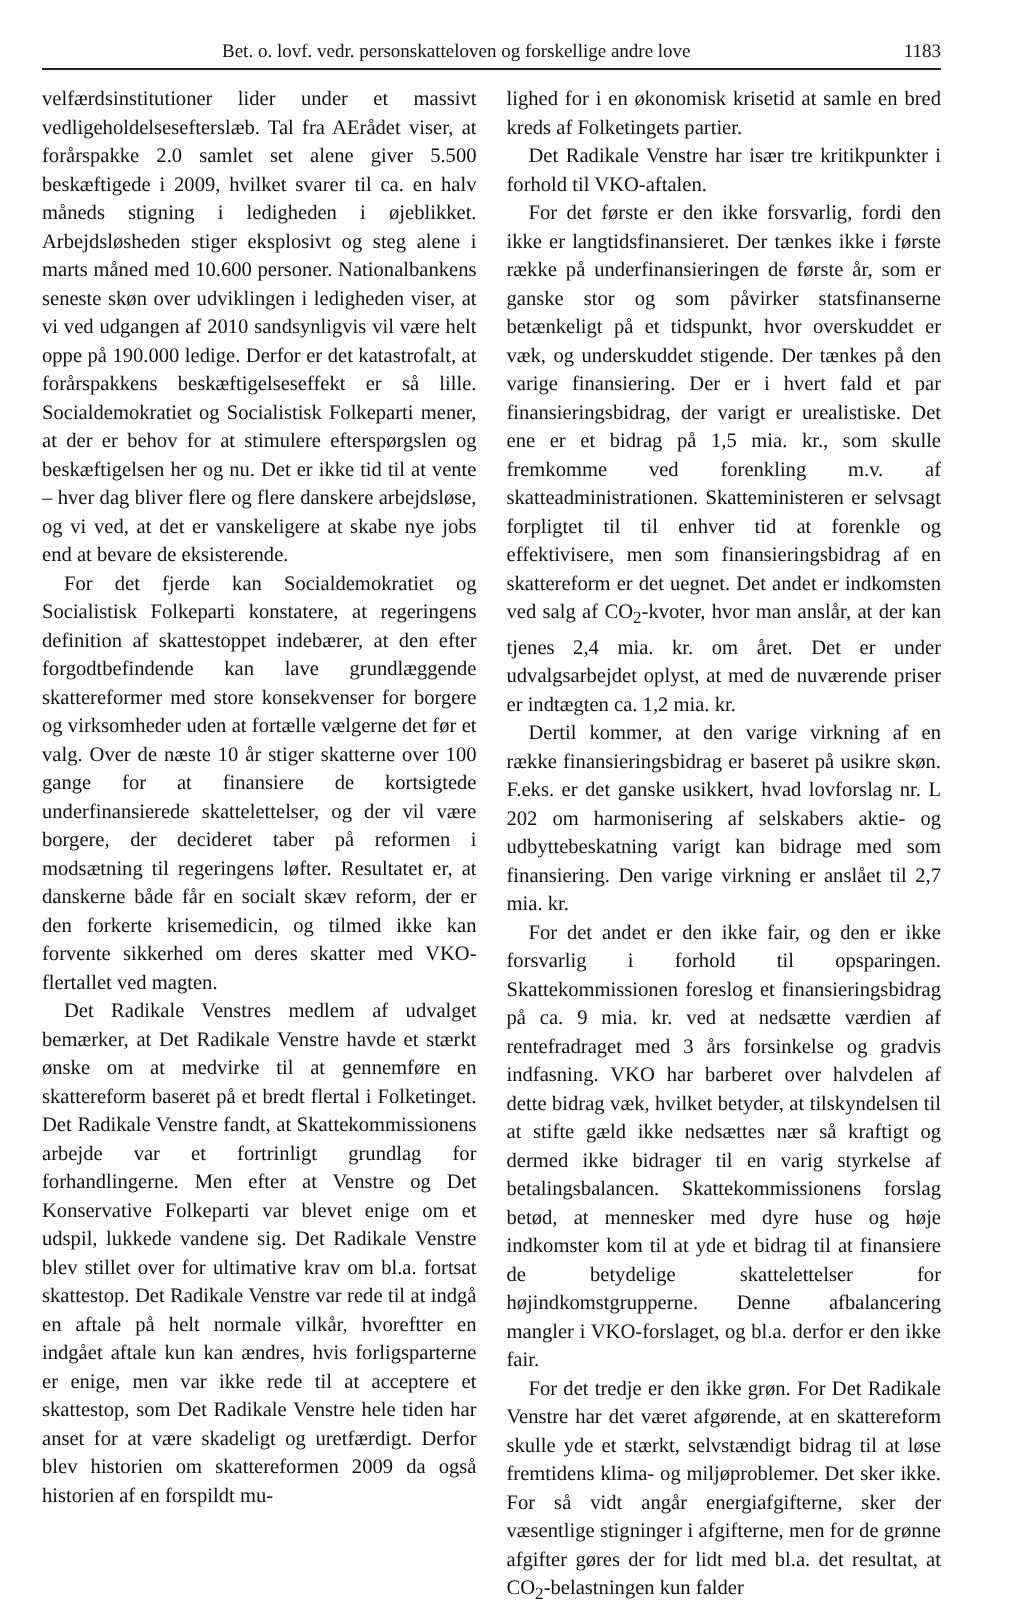Bet. o. lovf. vedr. personskatteloven og forskellige andre love 1183
velfærdsinstitutioner lider under et massivt vedligeholdelsesefterslæb. Tal fra AErådet viser, at forårspakke 2.0 samlet set alene giver 5.500 beskæftigede i 2009, hvilket svarer til ca. en halv måneds stigning i ledigheden i øjeblikket. Arbejdsløsheden stiger eksplosivt og steg alene i marts måned med 10.600 personer. Nationalbankens seneste skøn over udviklingen i ledigheden viser, at vi ved udgangen af 2010 sandsynligvis vil være helt oppe på 190.000 ledige. Derfor er det katastrofalt, at forårspakkens beskæftigelseseffekt er så lille. Socialdemokratiet og Socialistisk Folkeparti mener, at der er behov for at stimulere efterspørgslen og beskæftigelsen her og nu. Det er ikke tid til at vente – hver dag bliver flere og flere danskere arbejdsløse, og vi ved, at det er vanskeligere at skabe nye jobs end at bevare de eksisterende.
For det fjerde kan Socialdemokratiet og Socialistisk Folkeparti konstatere, at regeringens definition af skattestoppet indebærer, at den efter forgodtbefindende kan lave grundlæggende skattereformer med store konsekvenser for borgere og virksomheder uden at fortælle vælgerne det før et valg. Over de næste 10 år stiger skatterne over 100 gange for at finansiere de kortsigtede underfinansierede skattelettelser, og der vil være borgere, der decideret taber på reformen i modsætning til regeringens løfter. Resultatet er, at danskerne både får en socialt skæv reform, der er den forkerte krisemedicin, og tilmed ikke kan forvente sikkerhed om deres skatter med VKO-flertallet ved magten.
Det Radikale Venstres medlem af udvalget bemærker, at Det Radikale Venstre havde et stærkt ønske om at medvirke til at gennemføre en skattereform baseret på et bredt flertal i Folketinget. Det Radikale Venstre fandt, at Skattekommissionens arbejde var et fortrinligt grundlag for forhandlingerne. Men efter at Venstre og Det Konservative Folkeparti var blevet enige om et udspil, lukkede vandene sig. Det Radikale Venstre blev stillet over for ultimative krav om bl.a. fortsat skattestop. Det Radikale Venstre var rede til at indgå en aftale på helt normale vilkår, hvoreftter en indgået aftale kun kan ændres, hvis forligsparterne er enige, men var ikke rede til at acceptere et skattestop, som Det Radikale Venstre hele tiden har anset for at være skadeligt og uretfærdigt. Derfor blev historien om skattereformen 2009 da også historien af en forspildt mu-
lighed for i en økonomisk krisetid at samle en bred kreds af Folketingets partier.
Det Radikale Venstre har især tre kritikpunkter i forhold til VKO-aftalen.
For det første er den ikke forsvarlig, fordi den ikke er langtidsfinansieret. Der tænkes ikke i første række på underfinansieringen de første år, som er ganske stor og som påvirker statsfinanserne betænkeligt på et tidspunkt, hvor overskuddet er væk, og underskuddet stigende. Der tænkes på den varige finansiering. Der er i hvert fald et par finansieringsbidrag, der varigt er urealistiske. Det ene er et bidrag på 1,5 mia. kr., som skulle fremkomme ved forenkling m.v. af skatteadministrationen. Skatteministeren er selvsagt forpligtet til til enhver tid at forenkle og effektivisere, men som finansieringsbidrag af en skattereform er det uegnet. Det andet er indkomsten ved salg af CO<sub>2</sub>-kvoter, hvor man anslår, at der kan tjenes 2,4 mia. kr. om året. Det er under udvalgsarbejdet oplyst, at med de nuværende priser er indtægten ca. 1,2 mia. kr.
Dertil kommer, at den varige virkning af en række finansieringsbidrag er baseret på usikre skøn. F.eks. er det ganske usikkert, hvad lovforslag nr. L 202 om harmonisering af selskabers aktie- og udbyttebeskatning varigt kan bidrage med som finansiering. Den varige virkning er anslået til 2,7 mia. kr.
For det andet er den ikke fair, og den er ikke forsvarlig i forhold til opsparingen. Skattekommissionen foreslog et finansieringsbidrag på ca. 9 mia. kr. ved at nedsætte værdien af rentefradraget med 3 års forsinkelse og gradvis indfasning. VKO har barberet over halvdelen af dette bidrag væk, hvilket betyder, at tilskyndelsen til at stifte gæld ikke nedsættes nær så kraftigt og dermed ikke bidrager til en varig styrkelse af betalingsbalancen. Skattekommissionens forslag betød, at mennesker med dyre huse og høje indkomster kom til at yde et bidrag til at finansiere de betydelige skattelettelser for højindkomstgrupperne. Denne afbalancering mangler i VKO-forslaget, og bl.a. derfor er den ikke fair.
For det tredje er den ikke grøn. For Det Radikale Venstre har det været afgørende, at en skattereform skulle yde et stærkt, selvstændigt bidrag til at løse fremtidens klima- og miljøproblemer. Det sker ikke. For så vidt angår energiafgifterne, sker der væsentlige stigninger i afgifterne, men for de grønne afgifter gøres der for lidt med bl.a. det resultat, at CO<sub>2</sub>-belastningen kun falder